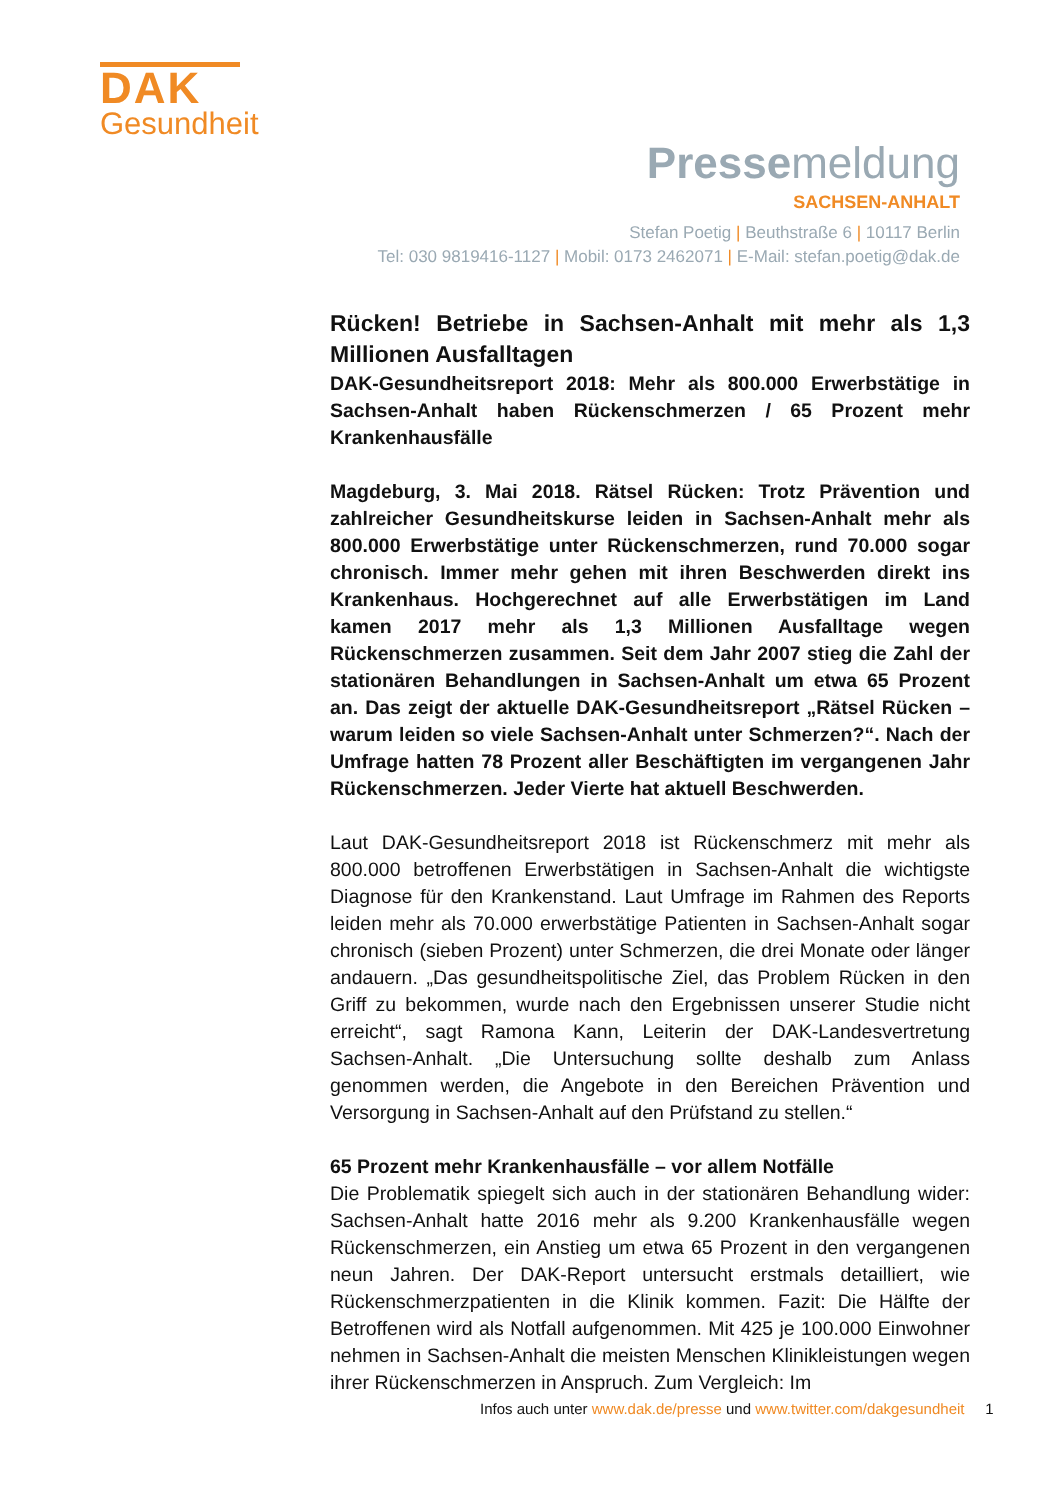DAK
Gesundheit
Pressemeldung
SACHSEN-ANHALT
Stefan Poetig | Beuthstraße 6 | 10117 Berlin
Tel: 030 9819416-1127 | Mobil: 0173 2462071 | E-Mail: stefan.poetig@dak.de
Rücken! Betriebe in Sachsen-Anhalt mit mehr als 1,3 Millionen Ausfalltagen
DAK-Gesundheitsreport 2018: Mehr als 800.000 Erwerbstätige in Sachsen-Anhalt haben Rückenschmerzen / 65 Prozent mehr Krankenhausfälle
Magdeburg, 3. Mai 2018. Rätsel Rücken: Trotz Prävention und zahlreicher Gesundheitskurse leiden in Sachsen-Anhalt mehr als 800.000 Erwerbstätige unter Rückenschmerzen, rund 70.000 sogar chronisch. Immer mehr gehen mit ihren Beschwerden direkt ins Krankenhaus. Hochgerechnet auf alle Erwerbstätigen im Land kamen 2017 mehr als 1,3 Millionen Ausfalltage wegen Rückenschmerzen zusammen. Seit dem Jahr 2007 stieg die Zahl der stationären Behandlungen in Sachsen-Anhalt um etwa 65 Prozent an. Das zeigt der aktuelle DAK-Gesundheitsreport „Rätsel Rücken – warum leiden so viele Sachsen-Anhalt unter Schmerzen?“. Nach der Umfrage hatten 78 Prozent aller Beschäftigten im vergangenen Jahr Rückenschmerzen. Jeder Vierte hat aktuell Beschwerden.
Laut DAK-Gesundheitsreport 2018 ist Rückenschmerz mit mehr als 800.000 betroffenen Erwerbstätigen in Sachsen-Anhalt die wichtigste Diagnose für den Krankenstand. Laut Umfrage im Rahmen des Reports leiden mehr als 70.000 erwerbstätige Patienten in Sachsen-Anhalt sogar chronisch (sieben Prozent) unter Schmerzen, die drei Monate oder länger andauern. „Das gesundheitspolitische Ziel, das Problem Rücken in den Griff zu bekommen, wurde nach den Ergebnissen unserer Studie nicht erreicht“, sagt Ramona Kann, Leiterin der DAK-Landesvertretung Sachsen-Anhalt. „Die Untersuchung sollte deshalb zum Anlass genommen werden, die Angebote in den Bereichen Prävention und Versorgung in Sachsen-Anhalt auf den Prüfstand zu stellen.“
65 Prozent mehr Krankenhausfälle – vor allem Notfälle
Die Problematik spiegelt sich auch in der stationären Behandlung wider: Sachsen-Anhalt hatte 2016 mehr als 9.200 Krankenhausfälle wegen Rückenschmerzen, ein Anstieg um etwa 65 Prozent in den vergangenen neun Jahren. Der DAK-Report untersucht erstmals detailliert, wie Rückenschmerzpatienten in die Klinik kommen. Fazit: Die Hälfte der Betroffenen wird als Notfall aufgenommen. Mit 425 je 100.000 Einwohner nehmen in Sachsen-Anhalt die meisten Menschen Klinikleistungen wegen ihrer Rückenschmerzen in Anspruch. Zum Vergleich: Im
Infos auch unter www.dak.de/presse und www.twitter.com/dakgesundheit 1